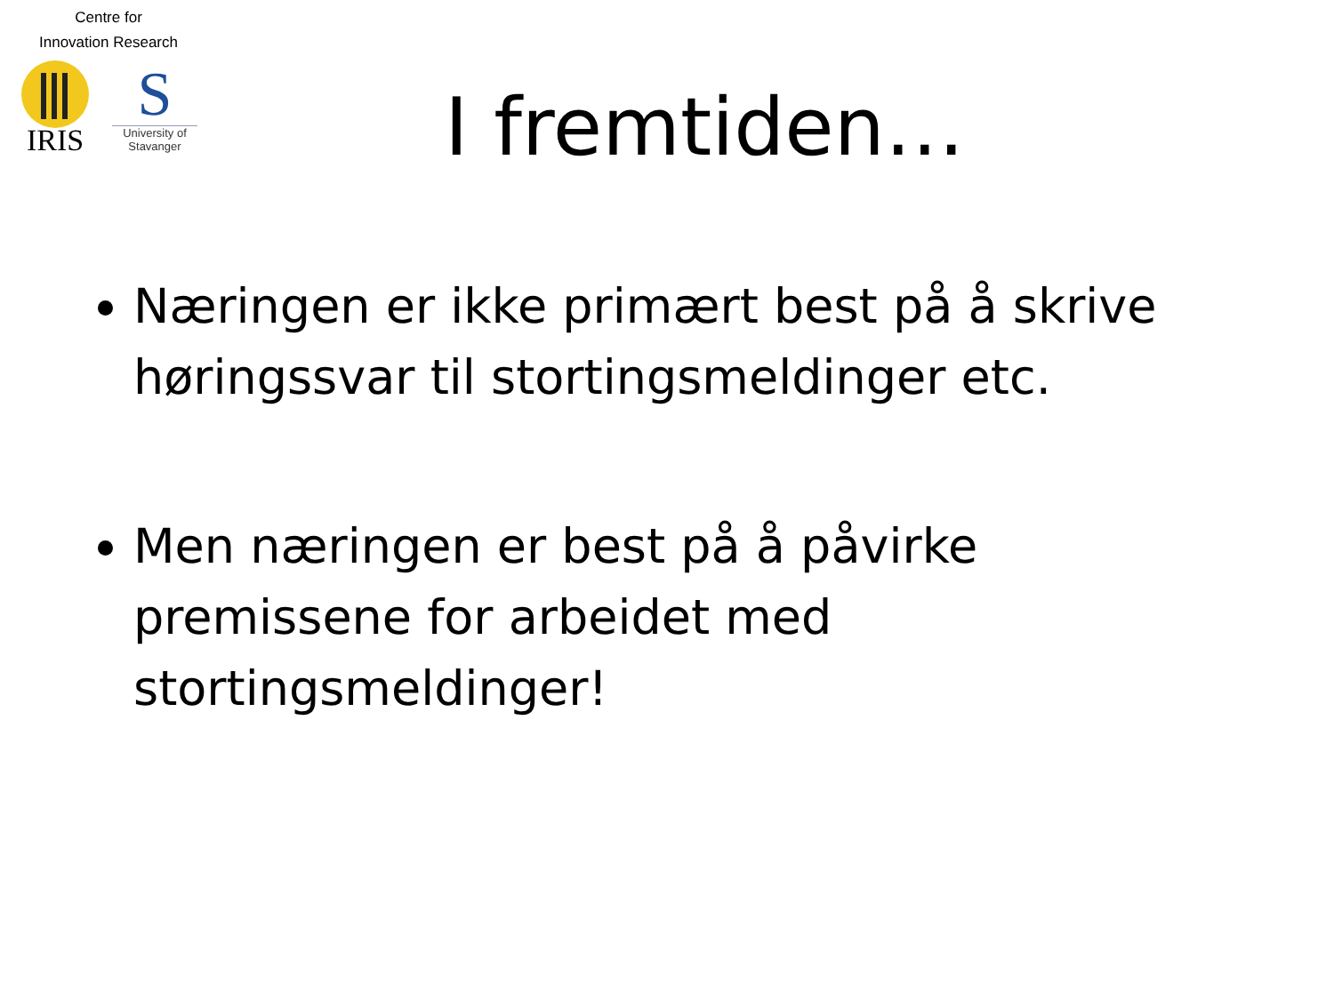Centre for
Innovation Research
IRIS
S
University of Stavanger
I fremtiden…
Næringen er ikke primært best på å skrive høringssvar til stortingsmeldinger etc.
Men næringen er best på å påvirke premissene for arbeidet med stortingsmeldinger!